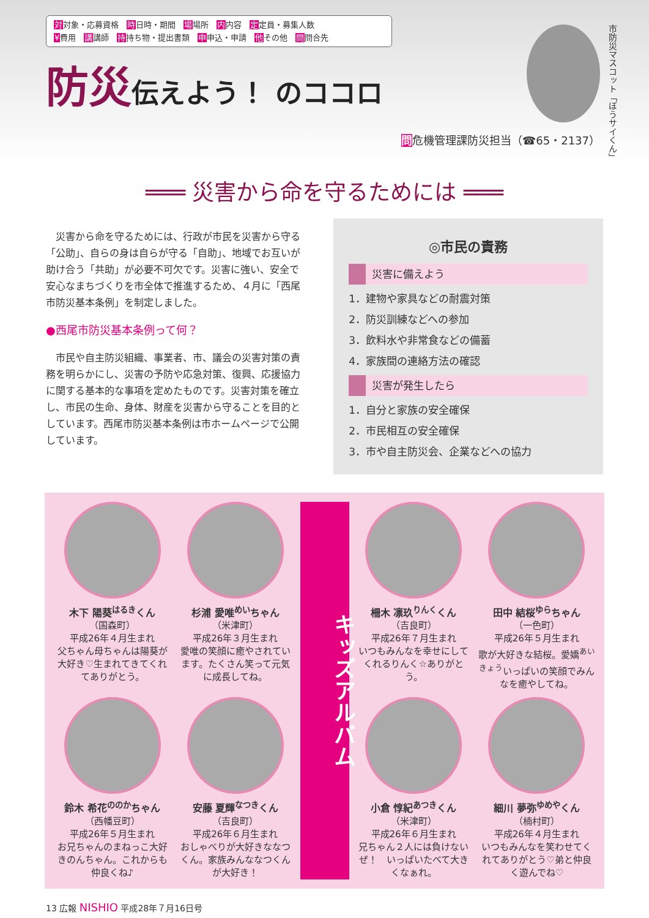対対象・応募資格　時日時・期間　場場所　内内容　定定員・募集人数
¥費用　講講師　持持ち物・提出書類　申申込・申請　他その他　問問合先
防災伝えよう！ のココロ
市防災マスコット「ぼうサイくん」
問危機管理課防災担当（☎65・2137）
═══ 災害から命を守るためには ═══
　災害から命を守るためには、行政が市民を災害から守る「公助」、自らの身は自らが守る「自助」、地域でお互いが助け合う「共助」が必要不可欠です。災害に強い、安全で安心なまちづくりを市全体で推進するため、４月に「西尾市防災基本条例」を制定しました。
●西尾市防災基本条例って何？
　市民や自主防災組織、事業者、市、議会の災害対策の責務を明らかにし、災害の予防や応急対策、復興、応援協力に関する基本的な事項を定めたものです。災害対策を確立し、市民の生命、身体、財産を災害から守ることを目的としています。西尾市防災基本条例は市ホームページで公開しています。
◎市民の責務
災害に備えよう
1．建物や家具などの耐震対策
2．防災訓練などへの参加
3．飲料水や非常食などの備蓄
4．家族間の連絡方法の確認
災害が発生したら
1．自分と家族の安全確保
2．市民相互の安全確保
3．市や自主防災会、企業などへの協力
木下 陽葵<sup>はるき</sup>くん
（国森町）
平成26年４月生まれ
父ちゃん母ちゃんは陽葵が大好き♡生まれてきてくれてありがとう。
杉浦 愛唯<sup>めい</sup>ちゃん
（米津町）
平成26年３月生まれ
愛唯の笑顔に癒やされています。たくさん笑って元気に成長してね。
キッズアルバム
柵木 凛玖<sup>りんく</sup>くん
（吉良町）
平成26年７月生まれ
いつもみんなを幸せにしてくれるりんく☆ありがとう。
田中 結桜<sup>ゆら</sup>ちゃん
（一色町）
平成26年５月生まれ
歌が大好きな結桜。愛嬌<sup>あいきょう</sup>いっぱいの笑顔でみんなを癒やしてね。
鈴木 希花<sup>ののか</sup>ちゃん
（西幡豆町）
平成26年５月生まれ
お兄ちゃんのまねっこ大好きのんちゃん。これからも仲良くね♪
安藤 夏輝<sup>なつき</sup>くん
（吉良町）
平成26年６月生まれ
おしゃべりが大好きななつくん。家族みんななつくんが大好き！
小倉 惇紀<sup>あつき</sup>くん
（米津町）
平成26年６月生まれ
兄ちゃん２人には負けないぜ！　いっぱいたべて大きくなぁれ。
細川 夢弥<sup>ゆめや</sup>くん
（楠村町）
平成26年４月生まれ
いつもみんなを笑わせてくれてありがとう♡弟と仲良く遊んでね♡
13 広報 NISHIO 平成28年７月16日号